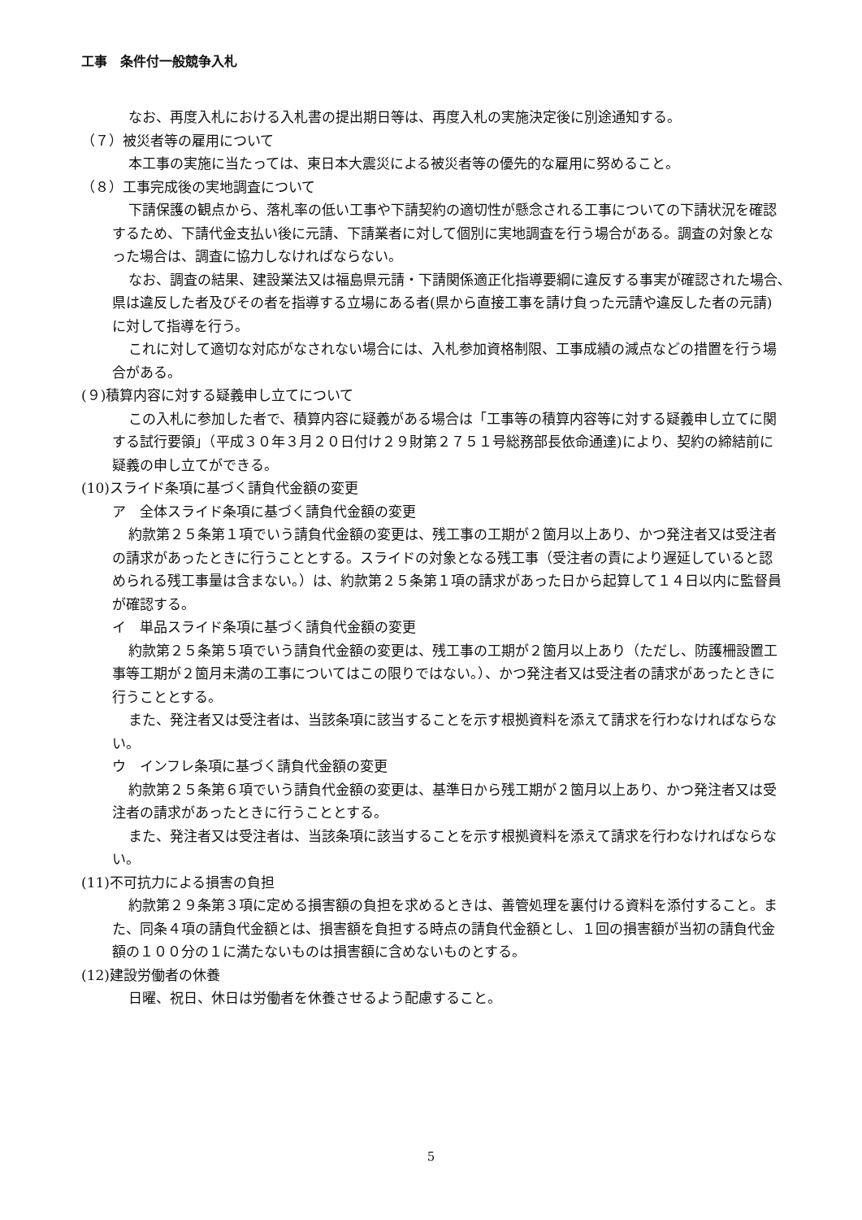工事　条件付一般競争入札
なお、再度入札における入札書の提出期日等は、再度入札の実施決定後に別途通知する。
（７）被災者等の雇用について
本工事の実施に当たっては、東日本大震災による被災者等の優先的な雇用に努めること。
（８）工事完成後の実地調査について
下請保護の観点から、落札率の低い工事や下請契約の適切性が懸念される工事についての下請状況を確認するため、下請代金支払い後に元請、下請業者に対して個別に実地調査を行う場合がある。調査の対象となった場合は、調査に協力しなければならない。
なお、調査の結果、建設業法又は福島県元請・下請関係適正化指導要綱に違反する事実が確認された場合､県は違反した者及びその者を指導する立場にある者(県から直接工事を請け負った元請や違反した者の元請)に対して指導を行う。
これに対して適切な対応がなされない場合には、入札参加資格制限、工事成績の減点などの措置を行う場合がある。
(９)積算内容に対する疑義申し立てについて
この入札に参加した者で、積算内容に疑義がある場合は「工事等の積算内容等に対する疑義申し立てに関する試行要領」（平成３０年３月２０日付け２９財第２７５１号総務部長依命通達)により、契約の締結前に疑義の申し立てができる。
(10)スライド条項に基づく請負代金額の変更
ア　全体スライド条項に基づく請負代金額の変更
約款第２５条第１項でいう請負代金額の変更は、残工事の工期が２箇月以上あり、かつ発注者又は受注者の請求があったときに行うこととする。スライドの対象となる残工事（受注者の責により遅延していると認められる残工事量は含まない。）は、約款第２５条第１項の請求があった日から起算して１４日以内に監督員が確認する。
イ　単品スライド条項に基づく請負代金額の変更
約款第２５条第５項でいう請負代金額の変更は、残工事の工期が２箇月以上あり（ただし、防護柵設置工事等工期が２箇月未満の工事についてはこの限りではない。）、かつ発注者又は受注者の請求があったときに行うこととする。
また、発注者又は受注者は、当該条項に該当することを示す根拠資料を添えて請求を行わなければならない。
ウ　インフレ条項に基づく請負代金額の変更
約款第２５条第６項でいう請負代金額の変更は、基準日から残工期が２箇月以上あり、かつ発注者又は受注者の請求があったときに行うこととする。
また、発注者又は受注者は、当該条項に該当することを示す根拠資料を添えて請求を行わなければならない。
(11)不可抗力による損害の負担
約款第２９条第３項に定める損害額の負担を求めるときは、善管処理を裏付ける資料を添付すること。また、同条４項の請負代金額とは、損害額を負担する時点の請負代金額とし、１回の損害額が当初の請負代金額の１００分の１に満たないものは損害額に含めないものとする。
(12)建設労働者の休養
日曜、祝日、休日は労働者を休養させるよう配慮すること。
5